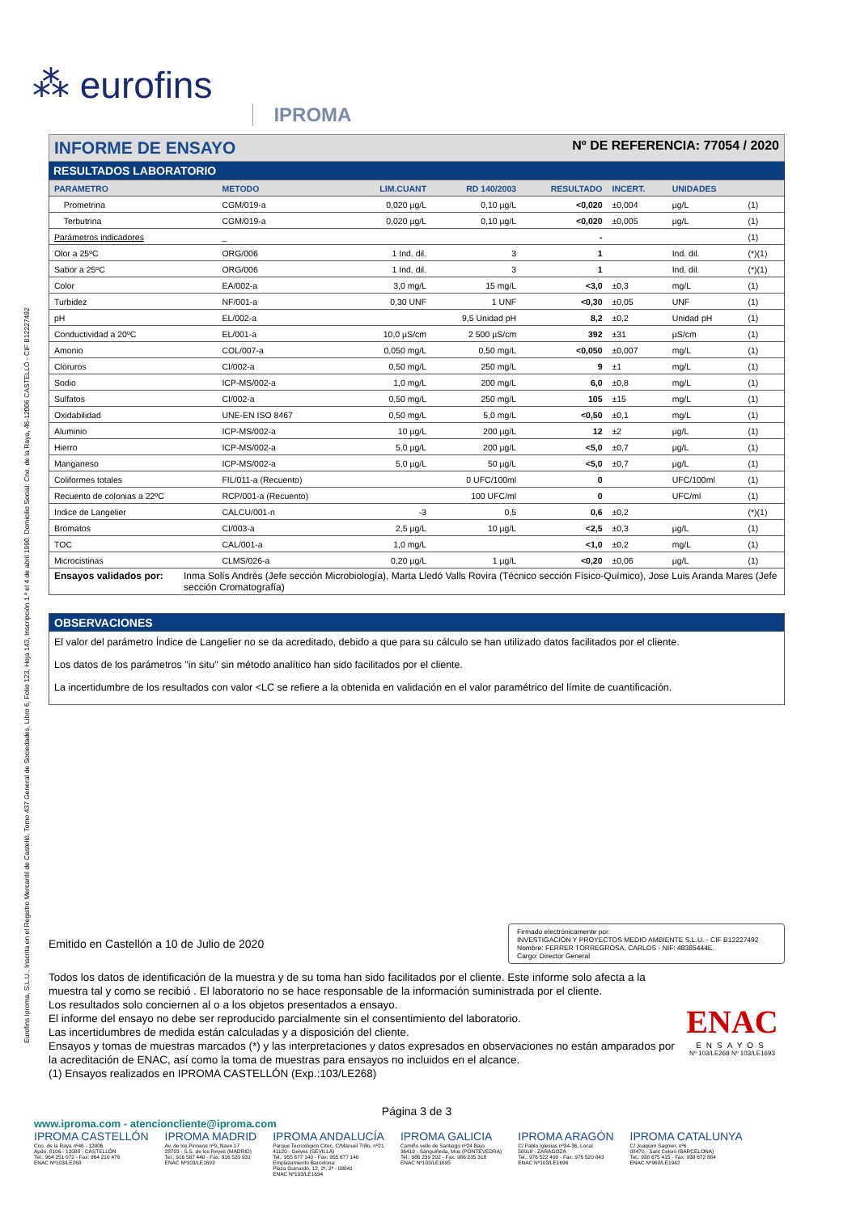Eurofins Iproma, S.L.U., Inscrita en el Registro Mercantil de Castelló, Tomo 437 General de Sociedades, Libro 6, Folio 123, Hoja 143, Inscripción 1.ª el 4 de abril 1990. Domicilio Social: Cno. de la Raya, 46-12006 CASTELLÓ - CIF B12227492
⁂ eurofins IPROMA
INFORME DE ENSAYO Nº DE REFERENCIA: 77054 / 2020
RESULTADOS LABORATORIO
| PARAMETRO | METODO | LIM.CUANT | RD 140/2003 | RESULTADO | INCERT. | UNIDADES | |
| --- | --- | --- | --- | --- | --- | --- | --- |
| Prometrina | CGM/019-a | 0,020 µg/L | 0,10 µg/L | <0,020 | ±0,004 | µg/L | (1) |
| Terbutrina | CGM/019-a | 0,020 µg/L | 0,10 µg/L | <0,020 | ±0,005 | µg/L | (1) |
| Parámetros indicadores | _ | | | - | | | (1) |
| Olor a 25ºC | ORG/006 | 1 Ind. dil. | 3 | 1 | | Ind. dil. | (*)(1) |
| Sabor a 25ºC | ORG/006 | 1 Ind. dil. | 3 | 1 | | Ind. dil. | (*)(1) |
| Color | EA/002-a | 3,0 mg/L | 15 mg/L | <3,0 | ±0,3 | mg/L | (1) |
| Turbidez | NF/001-a | 0,30 UNF | 1 UNF | <0,30 | ±0,05 | UNF | (1) |
| pH | EL/002-a | | 9,5 Unidad pH | 8,2 | ±0,2 | Unidad pH | (1) |
| Conductividad a 20ºC | EL/001-a | 10,0 µS/cm | 2 500 µS/cm | 392 | ±31 | µS/cm | (1) |
| Amonio | COL/007-a | 0,050 mg/L | 0,50 mg/L | <0,050 | ±0,007 | mg/L | (1) |
| Cloruros | CI/002-a | 0,50 mg/L | 250 mg/L | 9 | ±1 | mg/L | (1) |
| Sodio | ICP-MS/002-a | 1,0 mg/L | 200 mg/L | 6,0 | ±0,8 | mg/L | (1) |
| Sulfatos | CI/002-a | 0,50 mg/L | 250 mg/L | 105 | ±15 | mg/L | (1) |
| Oxidabilidad | UNE-EN ISO 8467 | 0,50 mg/L | 5,0 mg/L | <0,50 | ±0,1 | mg/L | (1) |
| Aluminio | ICP-MS/002-a | 10 µg/L | 200 µg/L | 12 | ±2 | µg/L | (1) |
| Hierro | ICP-MS/002-a | 5,0 µg/L | 200 µg/L | <5,0 | ±0,7 | µg/L | (1) |
| Manganeso | ICP-MS/002-a | 5,0 µg/L | 50 µg/L | <5,0 | ±0,7 | µg/L | (1) |
| Coliformes totales | FIL/011-a (Recuento) | | 0 UFC/100ml | 0 | | UFC/100ml | (1) |
| Recuento de colonias a 22ºC | RCP/001-a (Recuento) | | 100 UFC/ml | 0 | | UFC/ml | (1) |
| Indice de Langelier | CALCU/001-n | -3 | 0,5 | 0,6 | ±0,2 | | (*)(1) |
| Bromatos | CI/003-a | 2,5 µg/L | 10 µg/L | <2,5 | ±0,3 | µg/L | (1) |
| TOC | CAL/001-a | 1,0 mg/L | | <1,0 | ±0,2 | mg/L | (1) |
| Microcistinas | CLMS/026-a | 0,20 µg/L | 1 µg/L | <0,20 | ±0,06 | µg/L | (1) |
Ensayos validados por: Inma Solís Andrés (Jefe sección Microbiología), Marta Lledó Valls Rovira (Técnico sección Físico-Químico), Jose Luis Aranda Mares (Jefe sección Cromatografía)
OBSERVACIONES
El valor del parámetro Índice de Langelier no se da acreditado, debido a que para su cálculo se han utilizado datos facilitados por el cliente.
Los datos de los parámetros "in situ" sin método analítico han sido facilitados por el cliente.
La incertidumbre de los resultados con valor <LC se refiere a la obtenida en validación en el valor paramétrico del límite de cuantificación.
Emitido en Castellón a 10 de Julio de 2020
Firmado electrónicamente por:
INVESTIGACIÓN Y PROYECTOS MEDIO AMBIENTE S.L.U. - CIF B12227492
Nombre: FERRER TORREGROSA, CARLOS - NIF: 48385444E.
Cargo: Director General
Todos los datos de identificación de la muestra y de su toma han sido facilitados por el cliente. Este informe solo afecta a la muestra tal y como se recibió . El laboratorio no se hace responsable de la información suministrada por el cliente.
Los resultados solo conciernen al o a los objetos presentados a ensayo.
El informe del ensayo no debe ser reproducido parcialmente sin el consentimiento del laboratorio.
Las incertidumbres de medida están calculadas y a disposición del cliente.
Ensayos y tomas de muestras marcados (*) y las interpretaciones y datos expresados en observaciones no están amparados por la acreditación de ENAC, así como la toma de muestras para ensayos no incluidos en el alcance.
(1) Ensayos realizados en IPROMA CASTELLÓN (Exp.:103/LE268)
ENAC
ENSAYOS
Nº 103/LE268 Nº 103/LE1693
Página 3 de 3
www.iproma.com - atencioncliente@iproma.com
IPROMA CASTELLÓN
Cno. de la Raya nº46 - 12006
Apdo. 8106 - 12088 - CASTELLÓN
Tel.: 964 251 072 - Fax: 964 210 476
ENAC Nº103/LE268
IPROMA MADRID
Av. de los Pirineos nº9, Nave 17
28703 - S.S. de los Reyes (MADRID)
Tel.: 916 587 440 - Fax: 916 520 931
ENAC Nº103/LE1693
IPROMA ANDALUCÍA
Parque Tecnológico Citec, C/Manuel Trillo, nº21
41120 - Gelves (SEVILLA)
Tel.: 955 677 140 - Fax: 955 677 140
Emplazamiento Barcelona:
Plaza Guinardó, 12, 2º, 2ª - 08041
ENAC Nº103/LE1694
IPROMA GALICIA
Camiño vello de Santiago nº24 Bajo
36419 - Sanguiñeda, Mos (PONTEVEDRA)
Tel.: 986 239 202 - Fax: 986 235 318
ENAC Nº103/LE1695
IPROMA ARAGÓN
C/ Pablo Iglesias nº34-36, Local
50018 - ZARAGOZA
Tel.: 976 522 490 - Fax: 976 520 043
ENAC Nº103/LE1696
IPROMA CATALUNYA
C/ Joaquim Sagnier, nº6
08470 - Sant Celoni (BARCELONA)
Tel.: 938 675 415 - Fax: 938 672 884
ENAC Nº968/LE1942